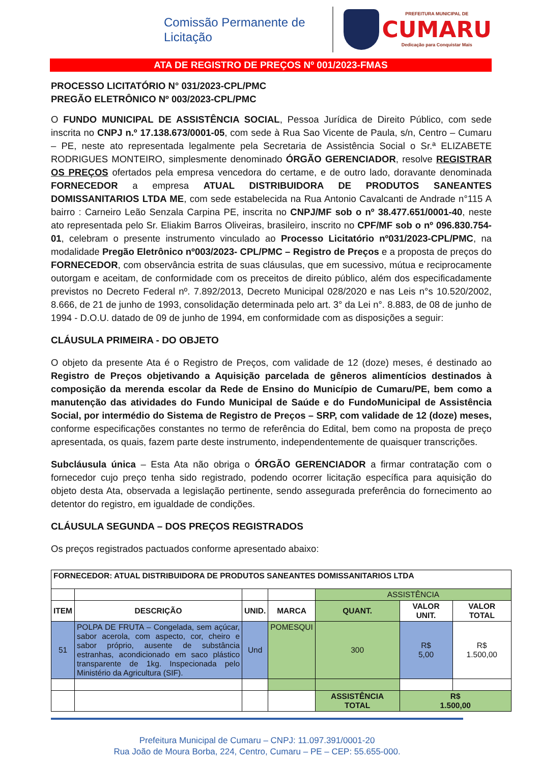Comissão Permanente de
Licitação
PREFEITURA MUNICIPAL DE
CUMARU
Dedicação para Conquistar Mais
ATA DE REGISTRO DE PREÇOS Nº 001/2023-FMAS
PROCESSO LICITATÓRIO N° 031/2023-CPL/PMC
PREGÃO ELETRÔNICO Nº 003/2023-CPL/PMC
O FUNDO MUNICIPAL DE ASSISTÊNCIA SOCIAL, Pessoa Jurídica de Direito Público, com sede inscrita no CNPJ n.º 17.138.673/0001-05, com sede à Rua Sao Vicente de Paula, s/n, Centro – Cumaru – PE, neste ato representada legalmente pela Secretaria de Assistência Social o Sr.ª ELIZABETE RODRIGUES MONTEIRO, simplesmente denominado ÓRGÃO GERENCIADOR, resolve REGISTRAR OS PREÇOS ofertados pela empresa vencedora do certame, e de outro lado, doravante denominada FORNECEDOR a empresa ATUAL DISTRIBUIDORA DE PRODUTOS SANEANTES DOMISSANITARIOS LTDA ME, com sede estabelecida na Rua Antonio Cavalcanti de Andrade n°115 A bairro : Carneiro Leão Senzala Carpina PE, inscrita no CNPJ/MF sob o nº 38.477.651/0001-40, neste ato representada pelo Sr. Eliakim Barros Oliveiras, brasileiro, inscrito no CPF/MF sob o nº 096.830.754-01, celebram o presente instrumento vinculado ao Processo Licitatório nº031/2023-CPL/PMC, na modalidade Pregão Eletrônico nº003/2023- CPL/PMC – Registro de Preços e a proposta de preços do FORNECEDOR, com observância estrita de suas cláusulas, que em sucessivo, mútua e reciprocamente outorgam e aceitam, de conformidade com os preceitos de direito público, além dos especificadamente previstos no Decreto Federal nº. 7.892/2013, Decreto Municipal 028/2020 e nas Leis n°s 10.520/2002, 8.666, de 21 de junho de 1993, consolidação determinada pelo art. 3° da Lei n°. 8.883, de 08 de junho de 1994 - D.O.U. datado de 09 de junho de 1994, em conformidade com as disposições a seguir:
CLÁUSULA PRIMEIRA - DO OBJETO
O objeto da presente Ata é o Registro de Preços, com validade de 12 (doze) meses, é destinado ao Registro de Preços objetivando a Aquisição parcelada de gêneros alimentícios destinados à composição da merenda escolar da Rede de Ensino do Município de Cumaru/PE, bem como a manutenção das atividades do Fundo Municipal de Saúde e do FundoMunicipal de Assistência Social, por intermédio do Sistema de Registro de Preços – SRP, com validade de 12 (doze) meses, conforme especificações constantes no termo de referência do Edital, bem como na proposta de preço apresentada, os quais, fazem parte deste instrumento, independentemente de quaisquer transcrições.
Subcláusula única – Esta Ata não obriga o ÓRGÃO GERENCIADOR a firmar contratação com o fornecedor cujo preço tenha sido registrado, podendo ocorrer licitação específica para aquisição do objeto desta Ata, observada a legislação pertinente, sendo assegurada preferência do fornecimento ao detentor do registro, em igualdade de condições.
CLÁUSULA SEGUNDA – DOS PREÇOS REGISTRADOS
Os preços registrados pactuados conforme apresentado abaixo:
| FORNECEDOR: ATUAL DISTRIBUIDORA DE PRODUTOS SANEANTES DOMISSANITARIOS LTDA | | | | | | |
| | | | | ASSISTÊNCIA | | |
| ITEM | DESCRIÇÃO | UNID. | MARCA | QUANT. | VALOR UNIT. | VALOR TOTAL |
| 51 | POLPA DE FRUTA – Congelada, sem açúcar, sabor acerola, com aspecto, cor, cheiro e sabor próprio, ausente de substância estranhas, acondicionado em saco plástico transparente de 1kg. Inspecionada pelo Ministério da Agricultura (SIF). | Und | POMESQUI | 300 | R$ 5,00 | R$ 1.500,00 |
| | | | | ASSISTÊNCIA TOTAL | R$ 1.500,00 | |
Prefeitura Municipal de Cumaru – CNPJ: 11.097.391/0001-20
Rua João de Moura Borba, 224, Centro, Cumaru – PE – CEP: 55.655-000.